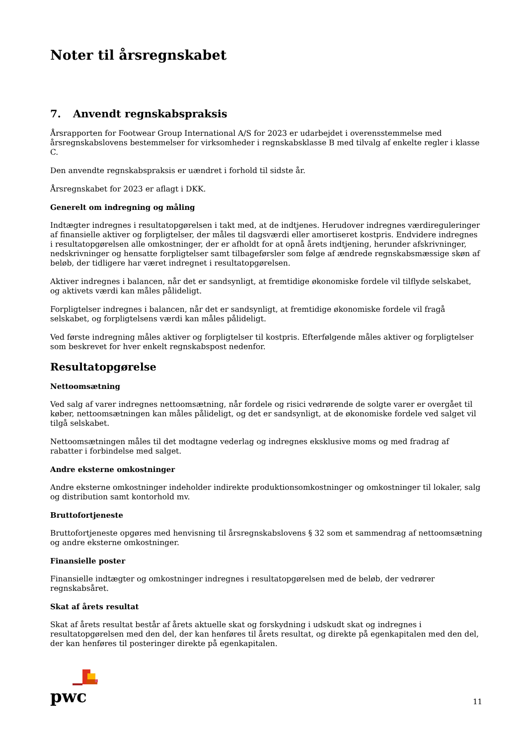Noter til årsregnskabet
7. Anvendt regnskabspraksis
Årsrapporten for Footwear Group International A/S for 2023 er udarbejdet i overensstemmelse med årsregnskabslovens bestemmelser for virksomheder i regnskabsklasse B med tilvalg af enkelte regler i klasse C.
Den anvendte regnskabspraksis er uændret i forhold til sidste år.
Årsregnskabet for 2023 er aflagt i DKK.
Generelt om indregning og måling
Indtægter indregnes i resultatopgørelsen i takt med, at de indtjenes. Herudover indregnes værdireguleringer af finansielle aktiver og forpligtelser, der måles til dagsværdi eller amortiseret kostpris. Endvidere indregnes i resultatopgørelsen alle omkostninger, der er afholdt for at opnå årets indtjening, herunder afskrivninger, nedskrivninger og hensatte forpligtelser samt tilbageførsler som følge af ændrede regnskabsmæssige skøn af beløb, der tidligere har været indregnet i resultatopgørelsen.
Aktiver indregnes i balancen, når det er sandsynligt, at fremtidige økonomiske fordele vil tilflyde selskabet, og aktivets værdi kan måles pålideligt.
Forpligtelser indregnes i balancen, når det er sandsynligt, at fremtidige økonomiske fordele vil fragå selskabet, og forpligtelsens værdi kan måles pålideligt.
Ved første indregning måles aktiver og forpligtelser til kostpris. Efterfølgende måles aktiver og forpligtelser som beskrevet for hver enkelt regnskabspost nedenfor.
Resultatopgørelse
Nettoomsætning
Ved salg af varer indregnes nettoomsætning, når fordele og risici vedrørende de solgte varer er overgået til køber, nettoomsætningen kan måles pålideligt, og det er sandsynligt, at de økonomiske fordele ved salget vil tilgå selskabet.
Nettoomsætningen måles til det modtagne vederlag og indregnes eksklusive moms og med fradrag af rabatter i forbindelse med salget.
Andre eksterne omkostninger
Andre eksterne omkostninger indeholder indirekte produktionsomkostninger og omkostninger til lokaler, salg og distribution samt kontorhold mv.
Bruttofortjeneste
Bruttofortjeneste opgøres med henvisning til årsregnskabslovens § 32 som et sammendrag af nettoomsætning og andre eksterne omkostninger.
Finansielle poster
Finansielle indtægter og omkostninger indregnes i resultatopgørelsen med de beløb, der vedrører regnskabsåret.
Skat af årets resultat
Skat af årets resultat består af årets aktuelle skat og forskydning i udskudt skat og indregnes i resultatopgørelsen med den del, der kan henføres til årets resultat, og direkte på egenkapitalen med den del, der kan henføres til posteringer direkte på egenkapitalen.
pwc
11